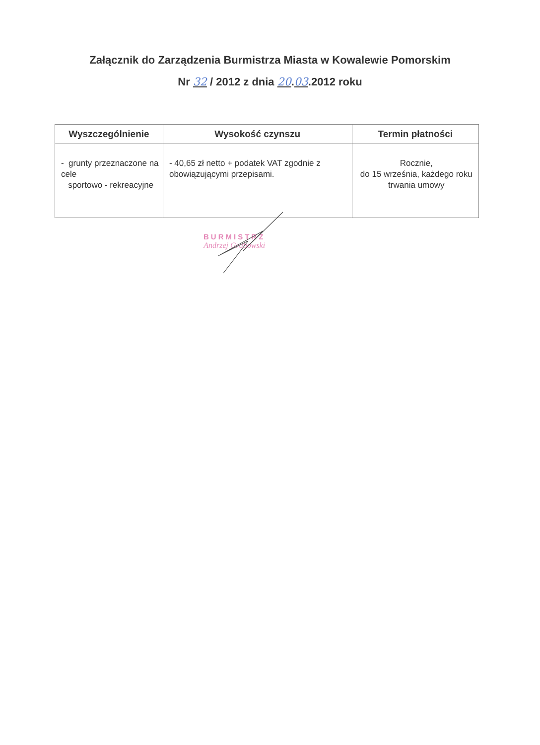Załącznik do Zarządzenia Burmistrza Miasta w Kowalewie Pomorskim
Nr 32 / 2012 z dnia 20.03.2012 roku
| Wyszczególnienie | Wysokość czynszu | Termin płatności |
| --- | --- | --- |
| - grunty przeznaczone na cele sportowo - rekreacyjne | - 40,65 zł netto + podatek VAT zgodnie z obowiązującymi przepisami. | Rocznie, do 15 września, każdego roku trwania umowy |
BURMISTRZ
Andrzej Grabowski